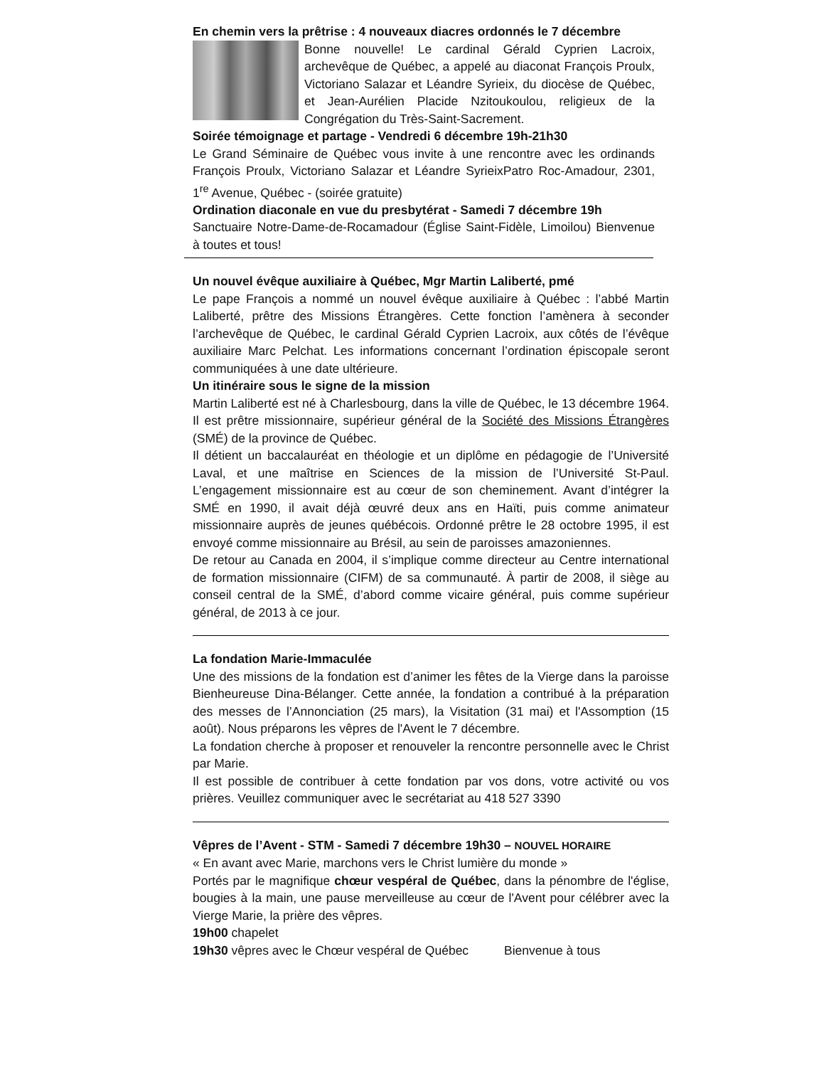En chemin vers la prêtrise : 4 nouveaux diacres ordonnés le 7 décembre
Bonne nouvelle! Le cardinal Gérald Cyprien Lacroix, archevêque de Québec, a appelé au diaconat François Proulx, Victoriano Salazar et Léandre Syrieix, du diocèse de Québec, et Jean-Aurélien Placide Nzitoukoulou, religieux de la Congrégation du Très-Saint-Sacrement.
Soirée témoignage et partage - Vendredi 6 décembre 19h-21h30
Le Grand Séminaire de Québec vous invite à une rencontre avec les ordinands François Proulx, Victoriano Salazar et Léandre SyrieixPatro Roc-Amadour, 2301, 1<sup>re</sup> Avenue, Québec - (soirée gratuite)
Ordination diaconale en vue du presbytérat - Samedi 7 décembre 19h
Sanctuaire Notre-Dame-de-Rocamadour (Église Saint-Fidèle, Limoilou) Bienvenue à toutes et tous!
Un nouvel évêque auxiliaire à Québec, Mgr Martin Laliberté, pmé
Le pape François a nommé un nouvel évêque auxiliaire à Québec : l’abbé Martin Laliberté, prêtre des Missions Étrangères. Cette fonction l’amènera à seconder l’archevêque de Québec, le cardinal Gérald Cyprien Lacroix, aux côtés de l’évêque auxiliaire Marc Pelchat. Les informations concernant l’ordination épiscopale seront communiquées à une date ultérieure.
Un itinéraire sous le signe de la mission
Martin Laliberté est né à Charlesbourg, dans la ville de Québec, le 13 décembre 1964. Il est prêtre missionnaire, supérieur général de la Société des Missions Étrangères (SMÉ) de la province de Québec.
Il détient un baccalauréat en théologie et un diplôme en pédagogie de l’Université Laval, et une maîtrise en Sciences de la mission de l’Université St-Paul. L’engagement missionnaire est au cœur de son cheminement. Avant d’intégrer la SMÉ en 1990, il avait déjà œuvré deux ans en Haïti, puis comme animateur missionnaire auprès de jeunes québécois. Ordonné prêtre le 28 octobre 1995, il est envoyé comme missionnaire au Brésil, au sein de paroisses amazoniennes.
De retour au Canada en 2004, il s’implique comme directeur au Centre international de formation missionnaire (CIFM) de sa communauté. À partir de 2008, il siège au conseil central de la SMÉ, d’abord comme vicaire général, puis comme supérieur général, de 2013 à ce jour.
La fondation Marie-Immaculée
Une des missions de la fondation est d’animer les fêtes de la Vierge dans la paroisse Bienheureuse Dina-Bélanger. Cette année, la fondation a contribué à la préparation des messes de l’Annonciation (25 mars), la Visitation (31 mai) et l'Assomption (15 août). Nous préparons les vêpres de l'Avent le 7 décembre.
La fondation cherche à proposer et renouveler la rencontre personnelle avec le Christ par Marie.
Il est possible de contribuer à cette fondation par vos dons, votre activité ou vos prières. Veuillez communiquer avec le secrétariat au 418 527 3390
Vêpres de l’Avent - STM - Samedi 7 décembre 19h30 – NOUVEL HORAIRE
« En avant avec Marie, marchons vers le Christ lumière du monde »
Portés par le magnifique chœur vespéral de Québec, dans la pénombre de l'église, bougies à la main, une pause merveilleuse au cœur de l'Avent pour célébrer avec la Vierge Marie, la prière des vêpres.
19h00 chapelet
19h30 vêpres avec le Chœur vespéral de Québec Bienvenue à tous